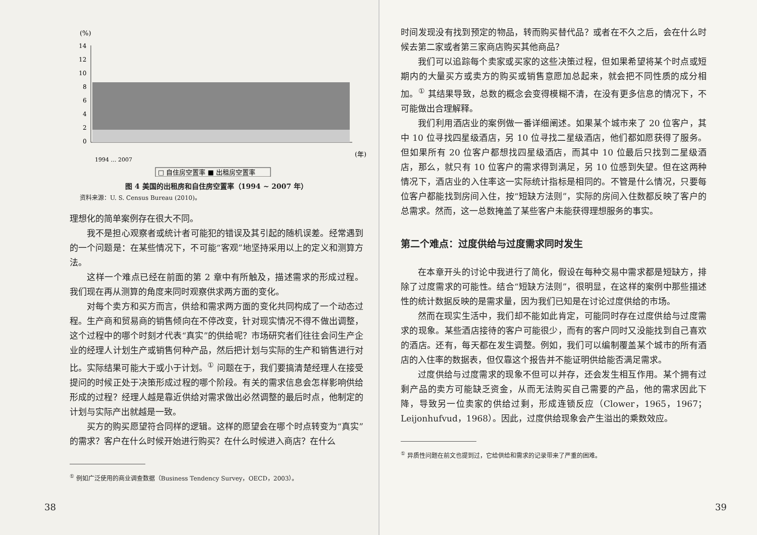(%)
14
12
10
8
6
4
2
0
(年)
1994 … 2007
□ 自住房空置率 ■ 出租房空置率
图 4 美国的出租房和自住房空置率（1994 ~ 2007 年）
资料来源：U. S. Census Bureau (2010)。
理想化的简单案例存在很大不同。
我不是担心观察者或统计者可能犯的错误及其引起的随机误差。经常遇到的一个问题是：在某些情况下，不可能“客观”地坚持采用以上的定义和测算方法。
这样一个难点已经在前面的第 2 章中有所触及，描述需求的形成过程。我们现在再从测算的角度来同时观察供求两方面的变化。
对每个卖方和买方而言，供给和需求两方面的变化共同构成了一个动态过程。生产商和贸易商的销售倾向在不停改变，针对现实情况不得不做出调整，这个过程中的哪个时刻才代表“真实”的供给呢？市场研究者们往往会问生产企业的经理人计划生产或销售何种产品，然后把计划与实际的生产和销售进行对比。实际结果可能大于或小于计划。<sup>①</sup> 问题在于，我们要搞清楚经理人在接受提问的时候正处于决策形成过程的哪个阶段。有关的需求信息会怎样影响供给形成的过程？经理人越是靠近供给对需求做出必然调整的最后时点，他制定的计划与实际产出就越是一致。
买方的购买愿望符合同样的逻辑。这样的愿望会在哪个时点转变为“真实”的需求？客户在什么时候开始进行购买？在什么时候进入商店？在什么
<sup>①</sup> 例如广泛使用的商业调查数据（Business Tendency Survey，OECD，2003）。
38
时间发现没有找到预定的物品，转而购买替代品？或者在不久之后，会在什么时候去第二家或者第三家商店购买其他商品？
我们可以追踪每个卖家或买家的这些决策过程，但如果希望将某个时点或短期内的大量买方或卖方的购买或销售意愿加总起来，就会把不同性质的成分相加。<sup>①</sup> 其结果导致，总数的概念会变得模糊不清，在没有更多信息的情况下，不可能做出合理解释。
我们利用酒店业的案例做一番详细阐述。如果某个城市来了 20 位客户，其中 10 位寻找四星级酒店，另 10 位寻找二星级酒店，他们都如愿获得了服务。但如果所有 20 位客户都想找四星级酒店，而其中 10 位最后只找到二星级酒店，那么，就只有 10 位客户的需求得到满足，另 10 位感到失望。但在这两种情况下，酒店业的入住率这一实际统计指标是相同的。不管是什么情况，只要每位客户都能找到房间入住，按“短缺方法则”，实际的房间入住数都反映了客户的总需求。然而，这一总数掩盖了某些客户未能获得理想服务的事实。
第二个难点：过度供给与过度需求同时发生
在本章开头的讨论中我进行了简化，假设在每种交易中需求都是短缺方，排除了过度需求的可能性。结合“短缺方法则”，很明显，在这样的案例中那些描述性的统计数据反映的是需求量，因为我们已知是在讨论过度供给的市场。
然而在现实生活中，我们却不能如此肯定，可能同时存在过度供给与过度需求的现象。某些酒店接待的客户可能很少，而有的客户同时又没能找到自己喜欢的酒店。还有，每天都在发生调整。例如，我们可以编制覆盖某个城市的所有酒店的入住率的数据表，但仅靠这个报告并不能证明供给能否满足需求。
过度供给与过度需求的现象不但可以并存，还会发生相互作用。某个拥有过剩产品的卖方可能缺乏资金，从而无法购买自己需要的产品，他的需求因此下降，导致另一位卖家的供给过剩，形成连锁反应（Clower，1965，1967；Leijonhufvud，1968）。因此，过度供给现象会产生溢出的乘数效应。
<sup>①</sup> 异质性问题在前文也提到过，它给供给和需求的记录带来了严重的困难。
39